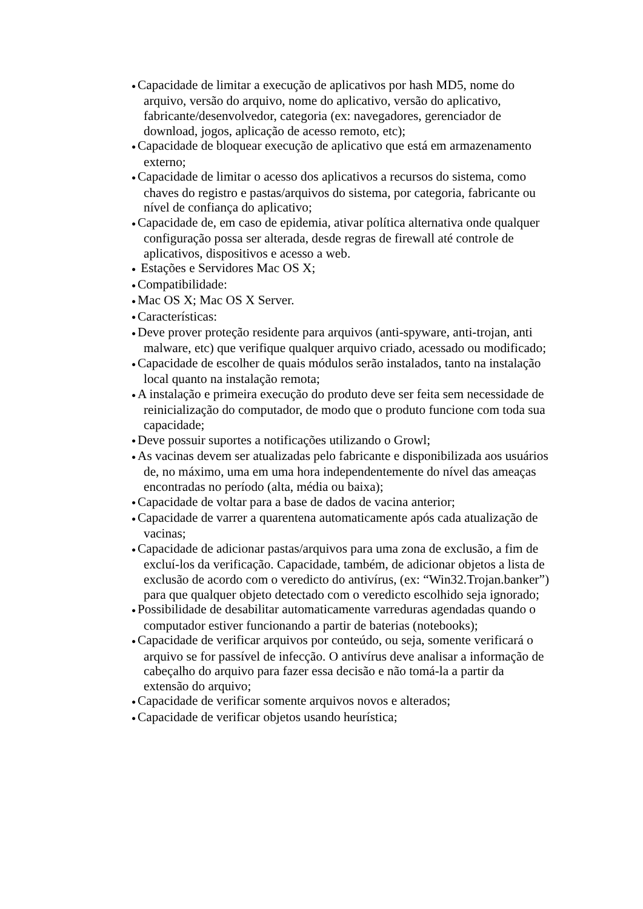● Capacidade de limitar a execução de aplicativos por hash MD5, nome do arquivo, versão do arquivo, nome do aplicativo, versão do aplicativo, fabricante/desenvolvedor, categoria (ex: navegadores, gerenciador de download, jogos, aplicação de acesso remoto, etc);
● Capacidade de bloquear execução de aplicativo que está em armazenamento externo;
● Capacidade de limitar o acesso dos aplicativos a recursos do sistema, como chaves do registro e pastas/arquivos do sistema, por categoria, fabricante ou nível de confiança do aplicativo;
● Capacidade de, em caso de epidemia, ativar política alternativa onde qualquer configuração possa ser alterada, desde regras de firewall até controle de aplicativos, dispositivos e acesso a web.
● Estações e Servidores Mac OS X;
● Compatibilidade:
● Mac OS X; Mac OS X Server.
● Características:
● Deve prover proteção residente para arquivos (anti-spyware, anti-trojan, anti malware, etc) que verifique qualquer arquivo criado, acessado ou modificado;
● Capacidade de escolher de quais módulos serão instalados, tanto na instalação local quanto na instalação remota;
● A instalação e primeira execução do produto deve ser feita sem necessidade de reinicialização do computador, de modo que o produto funcione com toda sua capacidade;
● Deve possuir suportes a notificações utilizando o Growl;
● As vacinas devem ser atualizadas pelo fabricante e disponibilizada aos usuários de, no máximo, uma em uma hora independentemente do nível das ameaças encontradas no período (alta, média ou baixa);
● Capacidade de voltar para a base de dados de vacina anterior;
● Capacidade de varrer a quarentena automaticamente após cada atualização de vacinas;
● Capacidade de adicionar pastas/arquivos para uma zona de exclusão, a fim de excluí-los da verificação. Capacidade, também, de adicionar objetos a lista de exclusão de acordo com o veredicto do antivírus, (ex: “Win32.Trojan.banker”) para que qualquer objeto detectado com o veredicto escolhido seja ignorado;
● Possibilidade de desabilitar automaticamente varreduras agendadas quando o computador estiver funcionando a partir de baterias (notebooks);
● Capacidade de verificar arquivos por conteúdo, ou seja, somente verificará o arquivo se for passível de infecção. O antivírus deve analisar a informação de cabeçalho do arquivo para fazer essa decisão e não tomá-la a partir da extensão do arquivo;
● Capacidade de verificar somente arquivos novos e alterados;
● Capacidade de verificar objetos usando heurística;